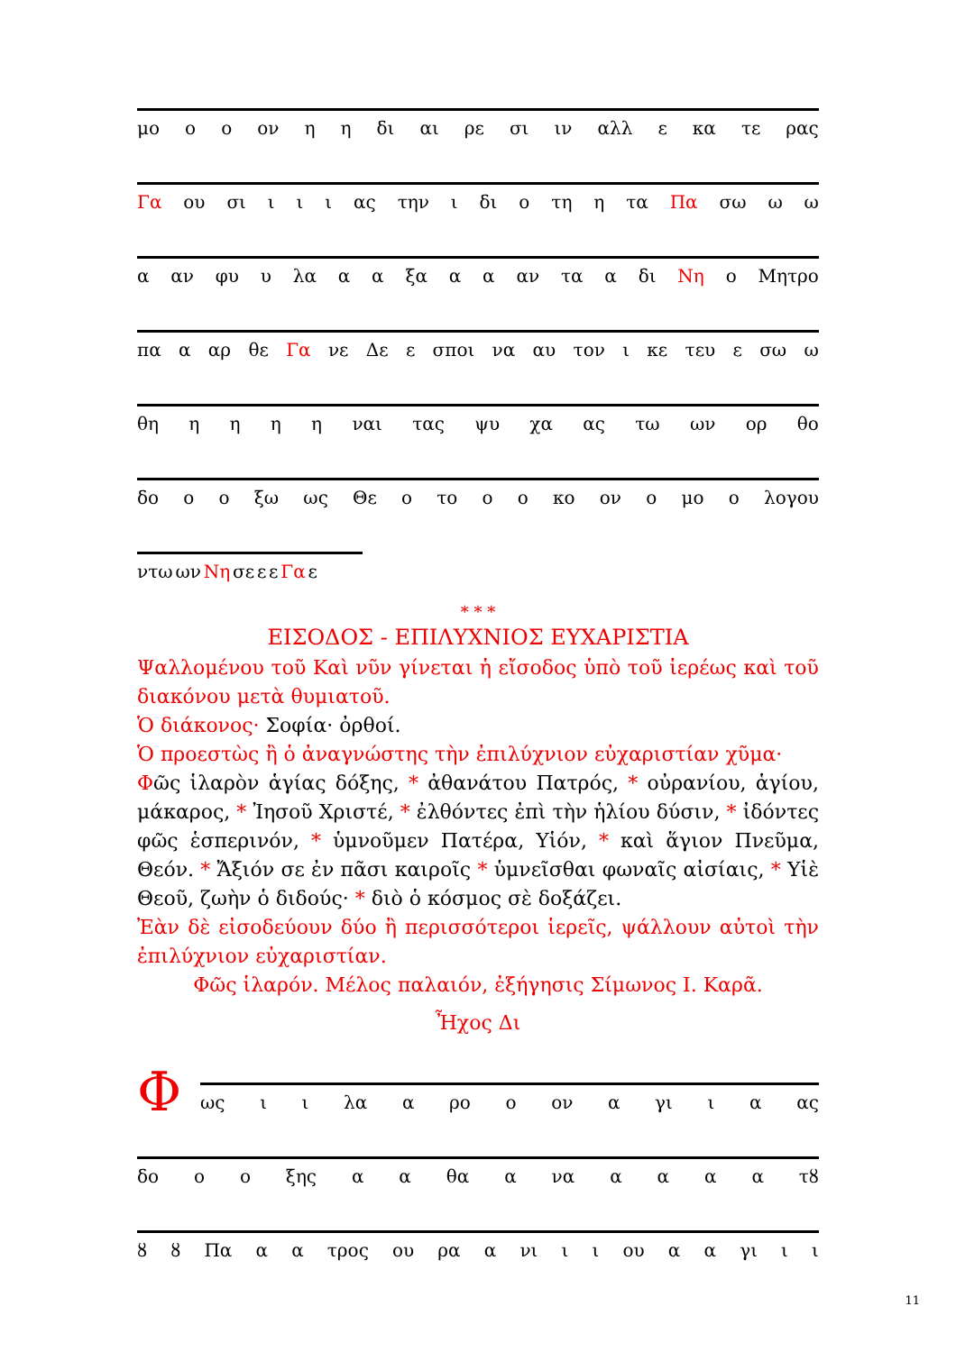μο ο ο ον η η δι αι ρε σι ιν αλλ ε κα τε ρας
Γα ου σι ι ι ι ας την ι δι ο τη η τα Πα σω ω ω
α αν φυ υ λα α α ξα α α αν τα α δι Νη ο Μητρο
πα α αρ θε Γα νε Δε ε σποι να αυ τον ι κε τευ ε σω ω
θη ηηηη ναι τας ψυ χα ας τω ων ορ θο
δο ο ο ξω ως Θε ο το ο ο κο ον ο μο ο λογου
ντω ων Νη σε ε ε Γα ε
* * *
ΕΙΣΟΔΟΣ - ΕΠΙΛΥΧΝΙΟΣ ΕΥΧΑΡΙΣΤΙΑ
Ψαλλομένου τοῦ Καὶ νῦν γίνεται ἡ εἴσοδος ὑπὸ τοῦ ἱερέως καὶ τοῦ διακόνου μετὰ θυμιατοῦ.
Ὁ διάκονος· Σοφία· ὀρθοί.
Ὁ προεστὼς ἢ ὁ ἀναγνώστης τὴν ἐπιλύχνιον εὐχαριστίαν χῦμα·
Φῶς ἱλαρὸν ἁγίας δόξης, * ἀθανάτου Πατρός, * οὐρανίου, ἁγίου, μάκαρος, * Ἰησοῦ Χριστέ, * ἐλθόντες ἐπὶ τὴν ἡλίου δύσιν, * ἰδόντες φῶς ἑσπερινόν, * ὑμνοῦμεν Πατέρα, Υἱόν, * καὶ ἅγιον Πνεῦμα, Θεόν. * Ἄξιόν σε ἐν πᾶσι καιροῖς * ὑμνεῖσθαι φωναῖς αἰσίαις, * Υἱὲ Θεοῦ, ζωὴν ὁ διδούς· * διὸ ὁ κόσμος σὲ δοξάζει.
Ἐὰν δὲ εἰσοδεύουν δύο ἢ περισσότεροι ἱερεῖς, ψάλλουν αὐτοὶ τὴν ἐπιλύχνιον εὐχαριστίαν.
Φῶς ἱλαρόν. Μέλος παλαιόν, ἐξήγησις Σίμωνος Ι. Καρᾶ.
Ἦχος Δι
Φ
ως ι ι λα α ρο ο ον α γι ι α ας
δο ο ο ξης α α θα α να αααα τȣ
ȣ ȣ Πα α α τρος ου ρα α νι ι ι ου α α γι ι ι
11